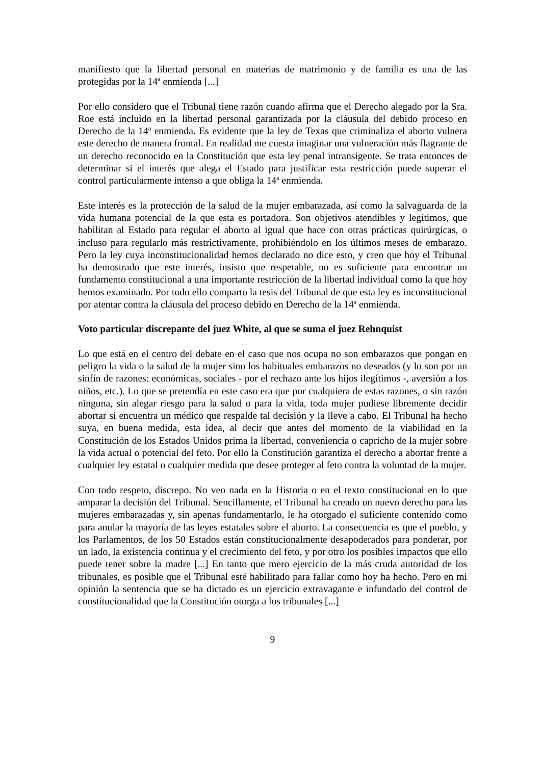manifiesto que la libertad personal en materias de matrimonio y de familia es una de las protegidas por la 14ª enmienda [...]
Por ello considero que el Tribunal tiene razón cuando afirma que el Derecho alegado por la Sra. Roe está incluido en la libertad personal garantizada por la cláusula del debido proceso en Derecho de la 14ª enmienda. Es evidente que la ley de Texas que criminaliza el aborto vulnera este derecho de manera frontal. En realidad me cuesta imaginar una vulneración más flagrante de un derecho reconocido en la Constitución que esta ley penal intransigente. Se trata entonces de determinar si el interés que alega el Estado para justificar esta restricción puede superar el control particularmente intenso a que obliga la 14ª enmienda.
Este interés es la protección de la salud de la mujer embarazada, así como la salvaguarda de la vida humana potencial de la que esta es portadora. Son objetivos atendibles y legítimos, que habilitan al Estado para regular el aborto al igual que hace con otras prácticas quirúrgicas, o incluso para regularlo más restrictivamente, prohibiéndolo en los últimos meses de embarazo. Pero la ley cuya inconstitucionalidad hemos declarado no dice esto, y creo que hoy el Tribunal ha demostrado que este interés, insisto que respetable, no es suficiente para encontrar un fundamento constitucional a una importante restricción de la libertad individual como la que hoy hemos examinado. Por todo ello comparto la tesis del Tribunal de que esta ley es inconstitucional por atentar contra la cláusula del proceso debido en Derecho de la 14ª enmienda.
Voto particular discrepante del juez White, al que se suma el juez Rehnquist
Lo que está en el centro del debate en el caso que nos ocupa no son embarazos que pongan en peligro la vida o la salud de la mujer sino los habituales embarazos no deseados (y lo son por un sinfín de razones: económicas, sociales - por el rechazo ante los hijos ilegítimos -, aversión a los niños, etc.). Lo que se pretendía en este caso era que por cualquiera de estas razones, o sin razón ninguna, sin alegar riesgo para la salud o para la vida, toda mujer pudiese libremente decidir abortar si encuentra un médico que respalde tal decisión y la lleve a cabo. El Tribunal ha hecho suya, en buena medida, esta idea, al decir que antes del momento de la viabilidad en la Constitución de los Estados Unidos prima la libertad, conveniencia o capricho de la mujer sobre la vida actual o potencial del feto. Por ello la Constitución garantiza el derecho a abortar frente a cualquier ley estatal o cualquier medida que desee proteger al feto contra la voluntad de la mujer.
Con todo respeto, discrepo. No veo nada en la Historia o en el texto constitucional en lo que amparar la decisión del Tribunal. Sencillamente, el Tribunal ha creado un nuevo derecho para las mujeres embarazadas y, sin apenas fundamentarlo, le ha otorgado el suficiente contenido como para anular la mayoría de las leyes estatales sobre el aborto. La consecuencia es que el pueblo, y los Parlamentos, de los 50 Estados están constitucionalmente desapoderados para ponderar, por un lado, la existencia continua y el crecimiento del feto, y por otro los posibles impactos que ello puede tener sobre la madre [...] En tanto que mero ejercicio de la más cruda autoridad de los tribunales, es posible que el Tribunal esté habilitado para fallar como hoy ha hecho. Pero en mi opinión la sentencia que se ha dictado es un ejercicio extravagante e infundado del control de constitucionalidad que la Constitución otorga a los tribunales [...]
9